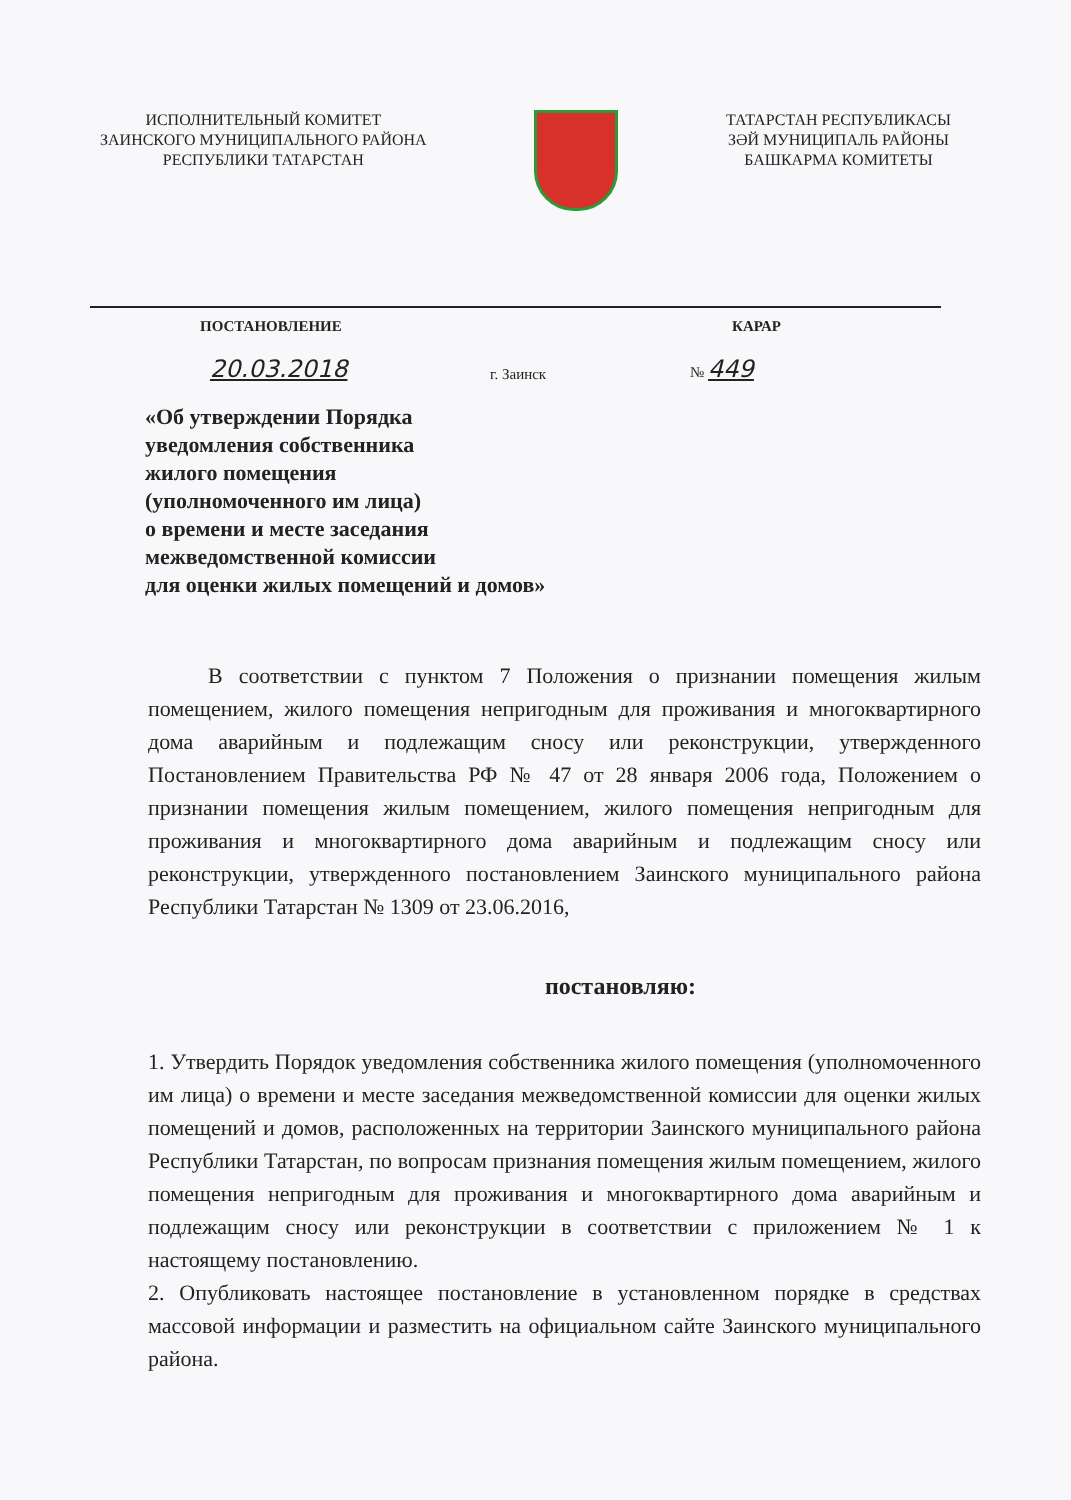ИСПОЛНИТЕЛЬНЫЙ КОМИТЕТ
ЗАИНСКОГО МУНИЦИПАЛЬНОГО РАЙОНА
РЕСПУБЛИКИ ТАТАРСТАН
ТАТАРСТАН РЕСПУБЛИКАСЫ
ЗӘЙ МУНИЦИПАЛЬ РАЙОНЫ
БАШКАРМА КОМИТЕТЫ
ПОСТАНОВЛЕНИЕ КАРАР
20.03.2018 г. Заинск № 449
«Об утверждении Порядка
уведомления собственника
жилого помещения
(уполномоченного им лица)
о времени и месте заседания
межведомственной комиссии
для оценки жилых помещений и домов»
В соответствии с пунктом 7 Положения о признании помещения жилым помещением, жилого помещения непригодным для проживания и многоквартирного дома аварийным и подлежащим сносу или реконструкции, утвержденного Постановлением Правительства РФ № 47 от 28 января 2006 года, Положением о признании помещения жилым помещением, жилого помещения непригодным для проживания и многоквартирного дома аварийным и подлежащим сносу или реконструкции, утвержденного постановлением Заинского муниципального района Республики Татарстан № 1309 от 23.06.2016,
постановляю:
1. Утвердить Порядок уведомления собственника жилого помещения (уполномоченного им лица) о времени и месте заседания межведомственной комиссии для оценки жилых помещений и домов, расположенных на территории Заинского муниципального района Республики Татарстан, по вопросам признания помещения жилым помещением, жилого помещения непригодным для проживания и многоквартирного дома аварийным и подлежащим сносу или реконструкции в соответствии с приложением № 1 к настоящему постановлению.
2. Опубликовать настоящее постановление в установленном порядке в средствах массовой информации и разместить на официальном сайте Заинского муниципального района.